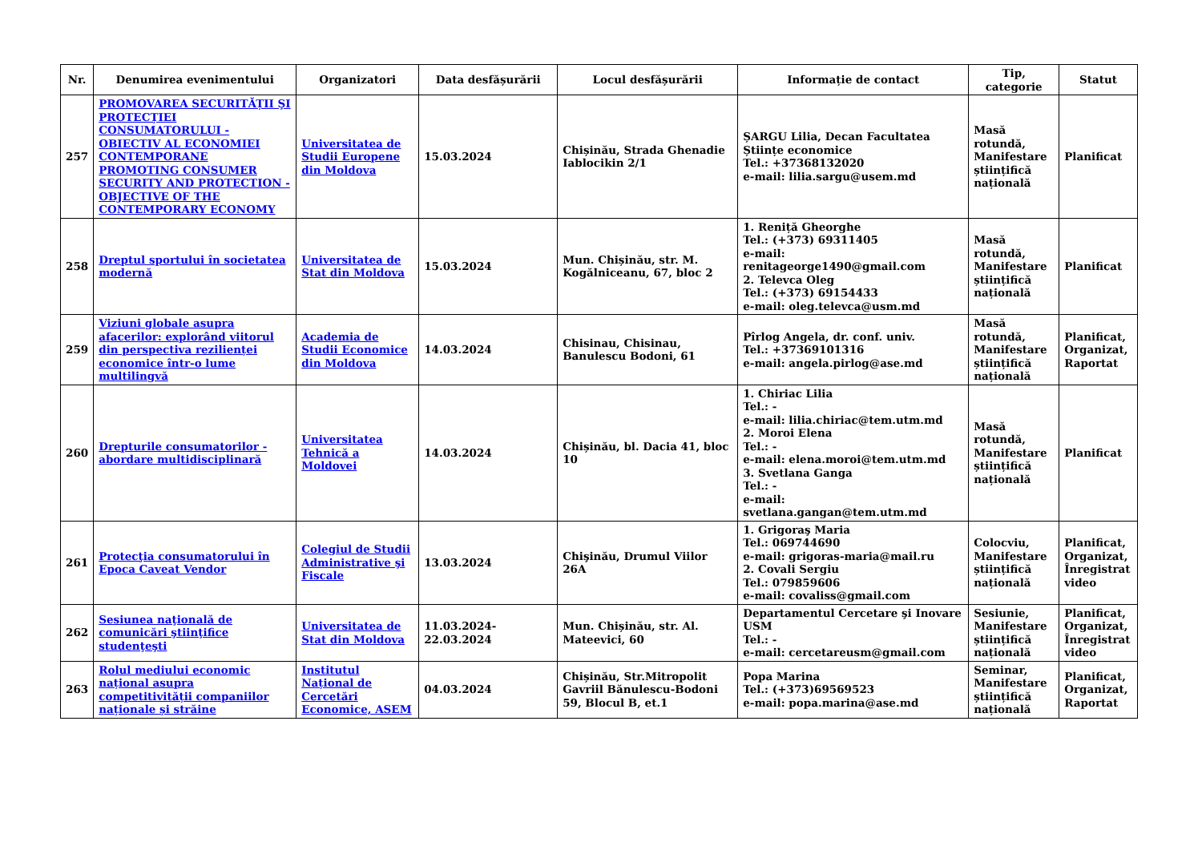| Nr. | Denumirea evenimentului | Organizatori | Data desfășurării | Locul desfășurării | Informație de contact | Tip, categorie | Statut |
| --- | --- | --- | --- | --- | --- | --- | --- |
| 257 | PROMOVAREA SECURITĂȚII ŞI PROTECȚIEI CONSUMATORULUI - OBIECTIV AL ECONOMIEI CONTEMPORANE PROMOTING CONSUMER SECURITY AND PROTECTION - OBJECTIVE OF THE CONTEMPORARY ECONOMY | Universitatea de Studii Europene din Moldova | 15.03.2024 | Chișinău, Strada Ghenadie Iablocikin 2/1 | ȘARGU Lilia, Decan Facultatea Științe economice Tel.: +37368132020 e-mail: lilia.sargu@usem.md | Masă rotundă, Manifestare științifică națională | Planificat |
| 258 | Dreptul sportului în societatea modernă | Universitatea de Stat din Moldova | 15.03.2024 | Mun. Chișinău, str. M. Kogălniceanu, 67, bloc 2 | 1. Reniță Gheorghe Tel.: (+373) 69311405 e-mail: renitageorge1490@gmail.com 2. Televca Oleg Tel.: (+373) 69154433 e-mail: oleg.televca@usm.md | Masă rotundă, Manifestare științifică națională | Planificat |
| 259 | Viziuni globale asupra afacerilor: explorând viitorul din perspectiva rezilienței economice într-o lume multilingvă | Academia de Studii Economice din Moldova | 14.03.2024 | Chisinau, Chisinau, Banulescu Bodoni, 61 | Pîrlog Angela, dr. conf. univ. Tel.: +37369101316 e-mail: angela.pirlog@ase.md | Masă rotundă, Manifestare științifică națională | Planificat, Organizat, Raportat |
| 260 | Drepturile consumatorilor - abordare multidisciplinară | Universitatea Tehnică a Moldovei | 14.03.2024 | Chișinău, bl. Dacia 41, bloc 10 | 1. Chiriac Lilia Tel.: - e-mail: lilia.chiriac@tem.utm.md 2. Moroi Elena Tel.: - e-mail: elena.moroi@tem.utm.md 3. Svetlana Ganga Tel.: - e-mail: svetlana.gangan@tem.utm.md | Masă rotundă, Manifestare științifică națională | Planificat |
| 261 | Protecţia consumatorului în Epoca Caveat Vendor | Colegiul de Studii Administrative şi Fiscale | 13.03.2024 | Chişinău, Drumul Viilor 26A | 1. Grigoraş Maria Tel.: 069744690 e-mail: grigoras-maria@mail.ru 2. Covali Sergiu Tel.: 079859606 e-mail: covaliss@gmail.com | Colocviu, Manifestare științifică națională | Planificat, Organizat, Înregistrat video |
| 262 | Sesiunea naţională de comunicări ştiinţifice studenţeşti | Universitatea de Stat din Moldova | 11.03.2024-22.03.2024 | Mun. Chișinău, str. Al. Mateevici, 60 | Departamentul Cercetare şi Inovare USM Tel.: - e-mail: cercetareusm@gmail.com | Sesiunie, Manifestare științifică națională | Planificat, Organizat, Înregistrat video |
| 263 | Rolul mediului economic național asupra competitivității companiilor naționale și străine | Institutul Național de Cercetări Economice, ASEM | 04.03.2024 | Chișinău, Str.Mitropolit Gavriil Bănulescu-Bodoni 59, Blocul B, et.1 | Popa Marina Tel.: (+373)69569523 e-mail: popa.marina@ase.md | Seminar, Manifestare științifică națională | Planificat, Organizat, Raportat |